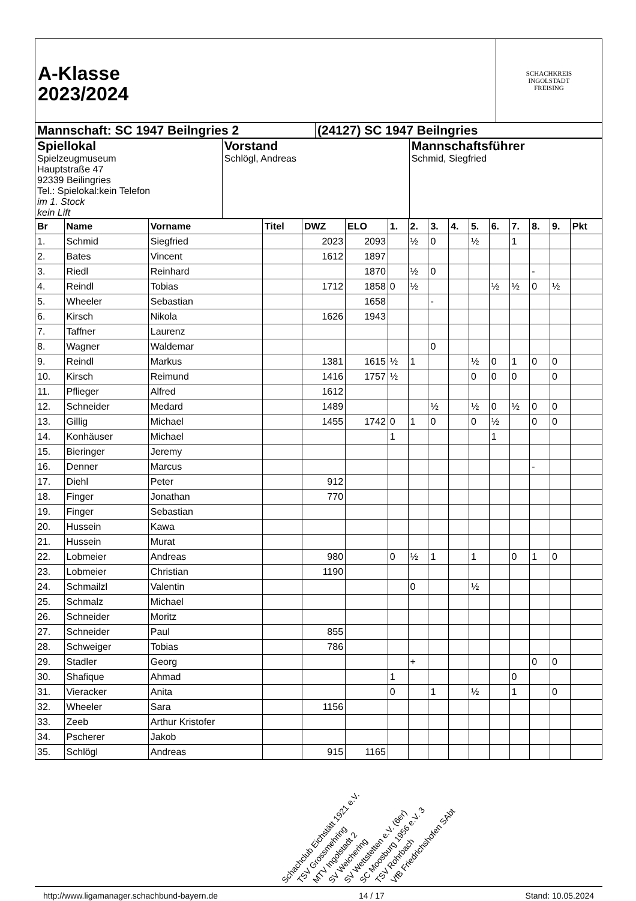| A-Klasse 2023/2024 | SCHACHKREIS INGOLSTADT FREISING |
| Mannschaft: SC 1947 Beilngries 2 | (24127) SC 1947 Beilngries |
| Spiellokal Spielzeugmuseum Hauptstraße 47 92339 Beilingries Tel.: Spielokal:kein Telefon im 1. Stock kein Lift | Vorstand Schlögl, Andreas | Mannschaftsführer Schmid, Siegfried |
| Br | Name | Vorname | Titel | DWZ | ELO | 1. | 2. | 3. | 4. | 5. | 6. | 7. | 8. | 9. | Pkt |
| --- | --- | --- | --- | --- | --- | --- | --- | --- | --- | --- | --- | --- | --- | --- | --- |
| 1. | Schmid | Siegfried | | 2023 | 2093 | | ½ | 0 | | ½ | | 1 | | | |
| 2. | Bates | Vincent | | 1612 | 1897 | | | | | | | | | | |
| 3. | Riedl | Reinhard | | | 1870 | | ½ | 0 | | | | | - | | |
| 4. | Reindl | Tobias | | 1712 | 1858 | 0 | ½ | | | | ½ | ½ | 0 | ½ | |
| 5. | Wheeler | Sebastian | | | 1658 | | | - | | | | | | | |
| 6. | Kirsch | Nikola | | 1626 | 1943 | | | | | | | | | | |
| 7. | Taffner | Laurenz | | | | | | | | | | | | | |
| 8. | Wagner | Waldemar | | | | | | 0 | | | | | | | |
| 9. | Reindl | Markus | | 1381 | 1615 | ½ | 1 | | | ½ | 0 | 1 | 0 | 0 | |
| 10. | Kirsch | Reimund | | 1416 | 1757 | ½ | | | | 0 | 0 | 0 | | 0 | |
| 11. | Pflieger | Alfred | | 1612 | | | | | | | | | | | |
| 12. | Schneider | Medard | | 1489 | | | | ½ | | ½ | 0 | ½ | 0 | 0 | |
| 13. | Gillig | Michael | | 1455 | 1742 | 0 | 1 | 0 | | 0 | ½ | | 0 | 0 | |
| 14. | Konhäuser | Michael | | | | 1 | | | | | 1 | | | | |
| 15. | Bieringer | Jeremy | | | | | | | | | | | | | |
| 16. | Denner | Marcus | | | | | | | | | | | - | | |
| 17. | Diehl | Peter | | 912 | | | | | | | | | | | |
| 18. | Finger | Jonathan | | 770 | | | | | | | | | | | |
| 19. | Finger | Sebastian | | | | | | | | | | | | | |
| 20. | Hussein | Kawa | | | | | | | | | | | | | |
| 21. | Hussein | Murat | | | | | | | | | | | | | |
| 22. | Lobmeier | Andreas | | 980 | | 0 | ½ | 1 | | 1 | | 0 | 1 | 0 | |
| 23. | Lobmeier | Christian | | 1190 | | | | | | | | | | | |
| 24. | Schmailzl | Valentin | | | | | 0 | | | ½ | | | | | |
| 25. | Schmalz | Michael | | | | | | | | | | | | | |
| 26. | Schneider | Moritz | | | | | | | | | | | | | |
| 27. | Schneider | Paul | | 855 | | | | | | | | | | | |
| 28. | Schweiger | Tobias | | 786 | | | | | | | | | | | |
| 29. | Stadler | Georg | | | | | + | | | | | | 0 | 0 | |
| 30. | Shafique | Ahmad | | | | 1 | | | | | | 0 | | | |
| 31. | Vieracker | Anita | | | | 0 | | 1 | | ½ | | 1 | | 0 | |
| 32. | Wheeler | Sara | | 1156 | | | | | | | | | | | |
| 33. | Zeeb | Arthur Kristofer | | | | | | | | | | | | | |
| 34. | Pscherer | Jakob | | | | | | | | | | | | | |
| 35. | Schlögl | Andreas | | 915 | 1165 | | | | | | | | | | |
Schachclub Eichstätt 1921 e.V. TSV Grossmehring MTV Ingolstadt 2 SV Weichering SV Wettstetten e.V. (6er) SC Moosburg 1956 e.V. 3 TSV Rohrbach VfB Friedrichshofen SAbt
http://www.ligamanager.schachbund-bayern.de 14 / 17 Stand: 10.05.2024